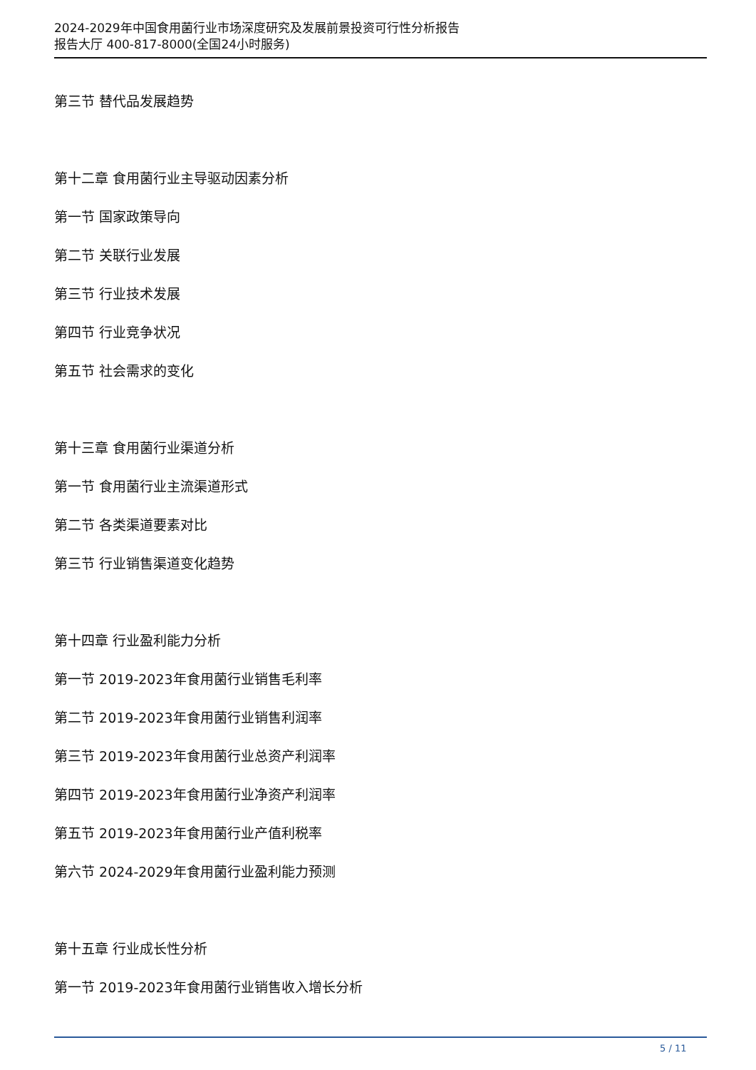2024-2029年中国食用菌行业市场深度研究及发展前景投资可行性分析报告
报告大厅 400-817-8000(全国24小时服务)
第三节 替代品发展趋势
第十二章 食用菌行业主导驱动因素分析
第一节 国家政策导向
第二节 关联行业发展
第三节 行业技术发展
第四节 行业竞争状况
第五节 社会需求的变化
第十三章 食用菌行业渠道分析
第一节 食用菌行业主流渠道形式
第二节 各类渠道要素对比
第三节 行业销售渠道变化趋势
第十四章 行业盈利能力分析
第一节 2019-2023年食用菌行业销售毛利率
第二节 2019-2023年食用菌行业销售利润率
第三节 2019-2023年食用菌行业总资产利润率
第四节 2019-2023年食用菌行业净资产利润率
第五节 2019-2023年食用菌行业产值利税率
第六节 2024-2029年食用菌行业盈利能力预测
第十五章 行业成长性分析
第一节 2019-2023年食用菌行业销售收入增长分析
5 / 11